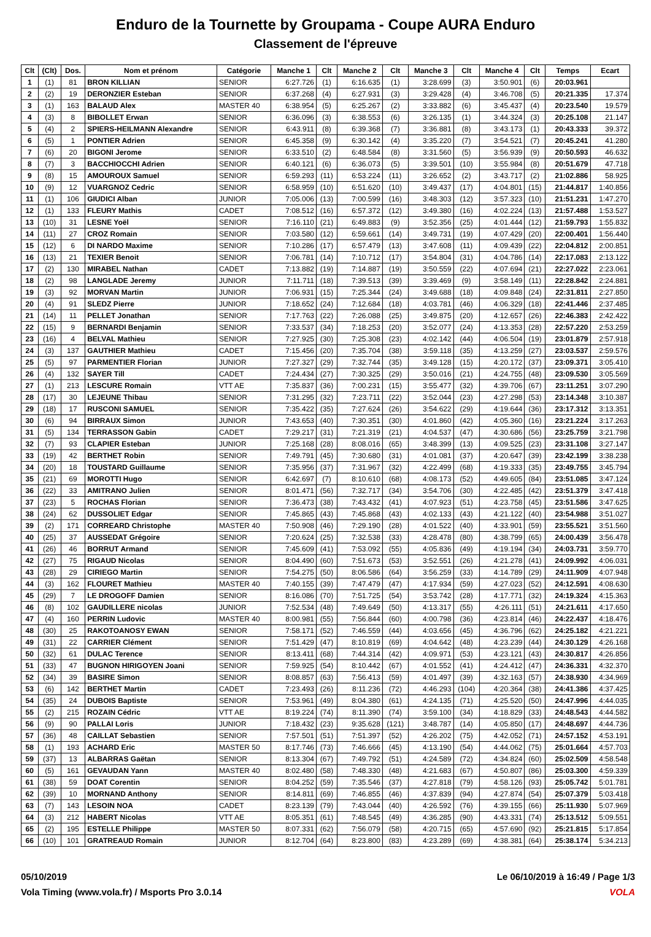Enduro de la Tournette by Groupama - Coupe AURA Enduro
Classement de l'épreuve
| Clt | (Clt) | Dos. | Nom et prénom | Catégorie | Manche 1 | Clt | Manche 2 | Clt | Manche 3 | Clt | Manche 4 | Clt | Temps | Ecart |
| --- | --- | --- | --- | --- | --- | --- | --- | --- | --- | --- | --- | --- | --- | --- |
| 1 | (1) | 81 | BRON KILLIAN | SENIOR | 6:27.726 | (1) | 6:16.635 | (1) | 3:28.699 | (3) | 3:50.901 | (6) | 20:03.961 | |
| 2 | (2) | 19 | DERONZIER Esteban | SENIOR | 6:37.268 | (4) | 6:27.931 | (3) | 3:29.428 | (4) | 3:46.708 | (5) | 20:21.335 | 17.374 |
| 3 | (1) | 163 | BALAUD Alex | MASTER 40 | 6:38.954 | (5) | 6:25.267 | (2) | 3:33.882 | (6) | 3:45.437 | (4) | 20:23.540 | 19.579 |
| 4 | (3) | 8 | BIBOLLET Erwan | SENIOR | 6:36.096 | (3) | 6:38.553 | (6) | 3:26.135 | (1) | 3:44.324 | (3) | 20:25.108 | 21.147 |
| 5 | (4) | 2 | SPIERS-HEILMANN Alexandre | SENIOR | 6:43.911 | (8) | 6:39.368 | (7) | 3:36.881 | (8) | 3:43.173 | (1) | 20:43.333 | 39.372 |
| 6 | (5) | 1 | PONTIER Adrien | SENIOR | 6:45.358 | (9) | 6:30.142 | (4) | 3:35.220 | (7) | 3:54.521 | (7) | 20:45.241 | 41.280 |
| 7 | (6) | 20 | BIGONI Jerome | SENIOR | 6:33.510 | (2) | 6:48.584 | (8) | 3:31.560 | (5) | 3:56.939 | (9) | 20:50.593 | 46.632 |
| 8 | (7) | 3 | BACCHIOCCHI Adrien | SENIOR | 6:40.121 | (6) | 6:36.073 | (5) | 3:39.501 | (10) | 3:55.984 | (8) | 20:51.679 | 47.718 |
| 9 | (8) | 15 | AMOUROUX Samuel | SENIOR | 6:59.293 | (11) | 6:53.224 | (11) | 3:26.652 | (2) | 3:43.717 | (2) | 21:02.886 | 58.925 |
| 10 | (9) | 12 | VUARGNOZ Cedric | SENIOR | 6:58.959 | (10) | 6:51.620 | (10) | 3:49.437 | (17) | 4:04.801 | (15) | 21:44.817 | 1:40.856 |
| 11 | (1) | 106 | GIUDICI Alban | JUNIOR | 7:05.006 | (13) | 7:00.599 | (16) | 3:48.303 | (12) | 3:57.323 | (10) | 21:51.231 | 1:47.270 |
| 12 | (1) | 133 | FLEURY Mathis | CADET | 7:08.512 | (16) | 6:57.372 | (12) | 3:49.380 | (16) | 4:02.224 | (13) | 21:57.488 | 1:53.527 |
| 13 | (10) | 31 | LESNE Yoël | SENIOR | 7:16.110 | (21) | 6:49.883 | (9) | 3:52.356 | (25) | 4:01.444 | (12) | 21:59.793 | 1:55.832 |
| 14 | (11) | 27 | CROZ Romain | SENIOR | 7:03.580 | (12) | 6:59.661 | (14) | 3:49.731 | (19) | 4:07.429 | (20) | 22:00.401 | 1:56.440 |
| 15 | (12) | 6 | DI NARDO Maxime | SENIOR | 7:10.286 | (17) | 6:57.479 | (13) | 3:47.608 | (11) | 4:09.439 | (22) | 22:04.812 | 2:00.851 |
| 16 | (13) | 21 | TEXIER Benoit | SENIOR | 7:06.781 | (14) | 7:10.712 | (17) | 3:54.804 | (31) | 4:04.786 | (14) | 22:17.083 | 2:13.122 |
| 17 | (2) | 130 | MIRABEL Nathan | CADET | 7:13.882 | (19) | 7:14.887 | (19) | 3:50.559 | (22) | 4:07.694 | (21) | 22:27.022 | 2:23.061 |
| 18 | (2) | 98 | LANGLADE Jeremy | JUNIOR | 7:11.711 | (18) | 7:39.513 | (39) | 3:39.469 | (9) | 3:58.149 | (11) | 22:28.842 | 2:24.881 |
| 19 | (3) | 92 | MORVAN Martin | JUNIOR | 7:06.931 | (15) | 7:25.344 | (24) | 3:49.688 | (18) | 4:09.848 | (24) | 22:31.811 | 2:27.850 |
| 20 | (4) | 91 | SLEDZ Pierre | JUNIOR | 7:18.652 | (24) | 7:12.684 | (18) | 4:03.781 | (46) | 4:06.329 | (18) | 22:41.446 | 2:37.485 |
| 21 | (14) | 11 | PELLET Jonathan | SENIOR | 7:17.763 | (22) | 7:26.088 | (25) | 3:49.875 | (20) | 4:12.657 | (26) | 22:46.383 | 2:42.422 |
| 22 | (15) | 9 | BERNARDI Benjamin | SENIOR | 7:33.537 | (34) | 7:18.253 | (20) | 3:52.077 | (24) | 4:13.353 | (28) | 22:57.220 | 2:53.259 |
| 23 | (16) | 4 | BELVAL Mathieu | SENIOR | 7:27.925 | (30) | 7:25.308 | (23) | 4:02.142 | (44) | 4:06.504 | (19) | 23:01.879 | 2:57.918 |
| 24 | (3) | 137 | GAUTHIER Mathieu | CADET | 7:15.456 | (20) | 7:35.704 | (38) | 3:59.118 | (35) | 4:13.259 | (27) | 23:03.537 | 2:59.576 |
| 25 | (5) | 97 | PARMENTIER Florian | JUNIOR | 7:27.327 | (29) | 7:32.744 | (35) | 3:49.128 | (15) | 4:20.172 | (37) | 23:09.371 | 3:05.410 |
| 26 | (4) | 132 | SAYER Till | CADET | 7:24.434 | (27) | 7:30.325 | (29) | 3:50.016 | (21) | 4:24.755 | (48) | 23:09.530 | 3:05.569 |
| 27 | (1) | 213 | LESCURE Romain | VTT AE | 7:35.837 | (36) | 7:00.231 | (15) | 3:55.477 | (32) | 4:39.706 | (67) | 23:11.251 | 3:07.290 |
| 28 | (17) | 30 | LEJEUNE Thibau | SENIOR | 7:31.295 | (32) | 7:23.711 | (22) | 3:52.044 | (23) | 4:27.298 | (53) | 23:14.348 | 3:10.387 |
| 29 | (18) | 17 | RUSCONI SAMUEL | SENIOR | 7:35.422 | (35) | 7:27.624 | (26) | 3:54.622 | (29) | 4:19.644 | (36) | 23:17.312 | 3:13.351 |
| 30 | (6) | 94 | BIRRAUX Simon | JUNIOR | 7:43.653 | (40) | 7:30.351 | (30) | 4:01.860 | (42) | 4:05.360 | (16) | 23:21.224 | 3:17.263 |
| 31 | (5) | 134 | TERRASSON Gabin | CADET | 7:29.217 | (31) | 7:21.319 | (21) | 4:04.537 | (47) | 4:30.686 | (56) | 23:25.759 | 3:21.798 |
| 32 | (7) | 93 | CLAPIER Esteban | JUNIOR | 7:25.168 | (28) | 8:08.016 | (65) | 3:48.399 | (13) | 4:09.525 | (23) | 23:31.108 | 3:27.147 |
| 33 | (19) | 42 | BERTHET Robin | SENIOR | 7:49.791 | (45) | 7:30.680 | (31) | 4:01.081 | (37) | 4:20.647 | (39) | 23:42.199 | 3:38.238 |
| 34 | (20) | 18 | TOUSTARD Guillaume | SENIOR | 7:35.956 | (37) | 7:31.967 | (32) | 4:22.499 | (68) | 4:19.333 | (35) | 23:49.755 | 3:45.794 |
| 35 | (21) | 69 | MOROTTI Hugo | SENIOR | 6:42.697 | (7) | 8:10.610 | (68) | 4:08.173 | (52) | 4:49.605 | (84) | 23:51.085 | 3:47.124 |
| 36 | (22) | 33 | AMITRANO Julien | SENIOR | 8:01.471 | (56) | 7:32.717 | (34) | 3:54.706 | (30) | 4:22.485 | (42) | 23:51.379 | 3:47.418 |
| 37 | (23) | 5 | ROCHAS Florian | SENIOR | 7:36.473 | (38) | 7:43.432 | (41) | 4:07.923 | (51) | 4:23.758 | (45) | 23:51.586 | 3:47.625 |
| 38 | (24) | 62 | DUSSOLIET Edgar | SENIOR | 7:45.865 | (43) | 7:45.868 | (43) | 4:02.133 | (43) | 4:21.122 | (40) | 23:54.988 | 3:51.027 |
| 39 | (2) | 171 | CORREARD Christophe | MASTER 40 | 7:50.908 | (46) | 7:29.190 | (28) | 4:01.522 | (40) | 4:33.901 | (59) | 23:55.521 | 3:51.560 |
| 40 | (25) | 37 | AUSSEDAT Grégoire | SENIOR | 7:20.624 | (25) | 7:32.538 | (33) | 4:28.478 | (80) | 4:38.799 | (65) | 24:00.439 | 3:56.478 |
| 41 | (26) | 46 | BORRUT Armand | SENIOR | 7:45.609 | (41) | 7:53.092 | (55) | 4:05.836 | (49) | 4:19.194 | (34) | 24:03.731 | 3:59.770 |
| 42 | (27) | 75 | RIGAUD Nicolas | SENIOR | 8:04.490 | (60) | 7:51.673 | (53) | 3:52.551 | (26) | 4:21.278 | (41) | 24:09.992 | 4:06.031 |
| 43 | (28) | 29 | CIRIEGO Martin | SENIOR | 7:54.275 | (50) | 8:06.586 | (64) | 3:56.259 | (33) | 4:14.789 | (29) | 24:11.909 | 4:07.948 |
| 44 | (3) | 162 | FLOURET Mathieu | MASTER 40 | 7:40.155 | (39) | 7:47.479 | (47) | 4:17.934 | (59) | 4:27.023 | (52) | 24:12.591 | 4:08.630 |
| 45 | (29) | 7 | LE DROGOFF Damien | SENIOR | 8:16.086 | (70) | 7:51.725 | (54) | 3:53.742 | (28) | 4:17.771 | (32) | 24:19.324 | 4:15.363 |
| 46 | (8) | 102 | GAUDILLERE nicolas | JUNIOR | 7:52.534 | (48) | 7:49.649 | (50) | 4:13.317 | (55) | 4:26.111 | (51) | 24:21.611 | 4:17.650 |
| 47 | (4) | 160 | PERRIN Ludovic | MASTER 40 | 8:00.981 | (55) | 7:56.844 | (60) | 4:00.798 | (36) | 4:23.814 | (46) | 24:22.437 | 4:18.476 |
| 48 | (30) | 25 | RAKOTOANOSY EWAN | SENIOR | 7:58.171 | (52) | 7:46.559 | (44) | 4:03.656 | (45) | 4:36.796 | (62) | 24:25.182 | 4:21.221 |
| 49 | (31) | 22 | CARRIER Clément | SENIOR | 7:51.429 | (47) | 8:10.819 | (69) | 4:04.642 | (48) | 4:23.239 | (44) | 24:30.129 | 4:26.168 |
| 50 | (32) | 61 | DULAC Terence | SENIOR | 8:13.411 | (68) | 7:44.314 | (42) | 4:09.971 | (53) | 4:23.121 | (43) | 24:30.817 | 4:26.856 |
| 51 | (33) | 47 | BUGNON HIRIGOYEN Joani | SENIOR | 7:59.925 | (54) | 8:10.442 | (67) | 4:01.552 | (41) | 4:24.412 | (47) | 24:36.331 | 4:32.370 |
| 52 | (34) | 39 | BASIRE Simon | SENIOR | 8:08.857 | (63) | 7:56.413 | (59) | 4:01.497 | (39) | 4:32.163 | (57) | 24:38.930 | 4:34.969 |
| 53 | (6) | 142 | BERTHET Martin | CADET | 7:23.493 | (26) | 8:11.236 | (72) | 4:46.293 | (104) | 4:20.364 | (38) | 24:41.386 | 4:37.425 |
| 54 | (35) | 24 | DUBOIS Baptiste | SENIOR | 7:53.961 | (49) | 8:04.380 | (61) | 4:24.135 | (71) | 4:25.520 | (50) | 24:47.996 | 4:44.035 |
| 55 | (2) | 215 | ROZAIN Cédric | VTT AE | 8:19.224 | (74) | 8:11.390 | (74) | 3:59.100 | (34) | 4:18.829 | (33) | 24:48.543 | 4:44.582 |
| 56 | (9) | 90 | PALLAI Loris | JUNIOR | 7:18.432 | (23) | 9:35.628 | (121) | 3:48.787 | (14) | 4:05.850 | (17) | 24:48.697 | 4:44.736 |
| 57 | (36) | 48 | CAILLAT Sebastien | SENIOR | 7:57.501 | (51) | 7:51.397 | (52) | 4:26.202 | (75) | 4:42.052 | (71) | 24:57.152 | 4:53.191 |
| 58 | (1) | 193 | ACHARD Eric | MASTER 50 | 8:17.746 | (73) | 7:46.666 | (45) | 4:13.190 | (54) | 4:44.062 | (75) | 25:01.664 | 4:57.703 |
| 59 | (37) | 13 | ALBARRAS Gaëtan | SENIOR | 8:13.304 | (67) | 7:49.792 | (51) | 4:24.589 | (72) | 4:34.824 | (60) | 25:02.509 | 4:58.548 |
| 60 | (5) | 161 | GEVAUDAN Yann | MASTER 40 | 8:02.480 | (58) | 7:48.330 | (48) | 4:21.683 | (67) | 4:50.807 | (86) | 25:03.300 | 4:59.339 |
| 61 | (38) | 59 | DOAT Corentin | SENIOR | 8:04.252 | (59) | 7:35.546 | (37) | 4:27.818 | (79) | 4:58.126 | (93) | 25:05.742 | 5:01.781 |
| 62 | (39) | 10 | MORNAND Anthony | SENIOR | 8:14.811 | (69) | 7:46.855 | (46) | 4:37.839 | (94) | 4:27.874 | (54) | 25:07.379 | 5:03.418 |
| 63 | (7) | 143 | LESOIN NOA | CADET | 8:23.139 | (79) | 7:43.044 | (40) | 4:26.592 | (76) | 4:39.155 | (66) | 25:11.930 | 5:07.969 |
| 64 | (3) | 212 | HABERT Nicolas | VTT AE | 8:05.351 | (61) | 7:48.545 | (49) | 4:36.285 | (90) | 4:43.331 | (74) | 25:13.512 | 5:09.551 |
| 65 | (2) | 195 | ESTELLE Philippe | MASTER 50 | 8:07.331 | (62) | 7:56.079 | (58) | 4:20.715 | (65) | 4:57.690 | (92) | 25:21.815 | 5:17.854 |
| 66 | (10) | 101 | GRATREAUD Romain | JUNIOR | 8:12.704 | (64) | 8:23.800 | (83) | 4:23.289 | (69) | 4:38.381 | (64) | 25:38.174 | 5:34.213 |
05/10/2019 Le 06/10/2019 à 16:49 / Page 1/3
Vola Timing (www.vola.fr) / Msports Pro 3.0.14 VOLA